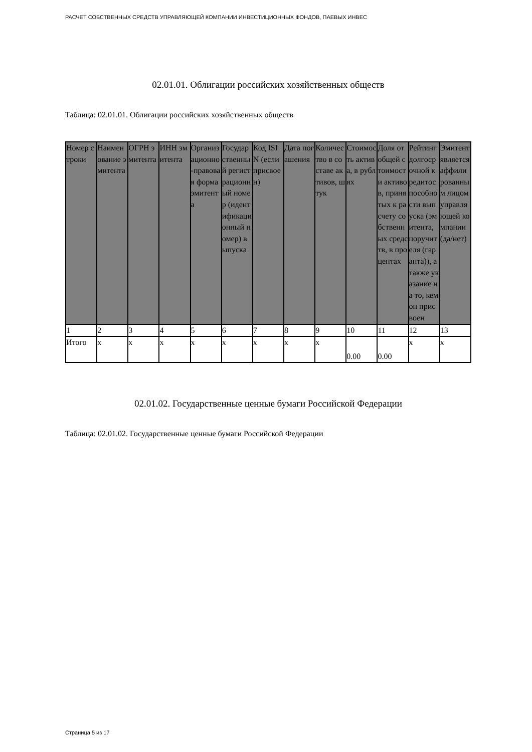РАСЧЕТ СОБСТВЕННЫХ СРЕДСТВ УПРАВЛЯЮЩЕЙ КОМПАНИИ ИНВЕСТИЦИОННЫХ ФОНДОВ, ПАЕВЫХ ИНВЕС
02.01.01. Облигации российских хозяйственных обществ
Таблица: 02.01.01. Облигации российских хозяйственных обществ
| Номер строки | Наименование эмитента | ОГРН эмитента | ИНН эмитента | Организационно-правовая форма эмитента | Государственный регистрационный номер (идентификационный номер) выпуска | Код ISIN (если присвоен) | Дата погашения | Количество в составе активов, штук | Стоимость актива, в рублях | Доля от общей стоимости активов, принятых к расчету собственных средств, в процентах | Рейтинг долгосрочной кредитоспособности выпуска (эмитента, поручителя (гаранта)), а также указание на то, кем он присвоен | Эмитент является аффилированным лицом управляющей компании (да/нет) |
| --- | --- | --- | --- | --- | --- | --- | --- | --- | --- | --- | --- | --- |
| 1 | 2 | 3 | 4 | 5 | 6 | 7 | 8 | 9 | 10 | 11 | 12 | 13 |
| Итого | x | x | x | x | x | x | x | x | 0.00 | 0.00 | x | x |
02.01.02. Государственные ценные бумаги Российской Федерации
Таблица: 02.01.02. Государственные ценные бумаги Российской Федерации
Страница 5 из 17